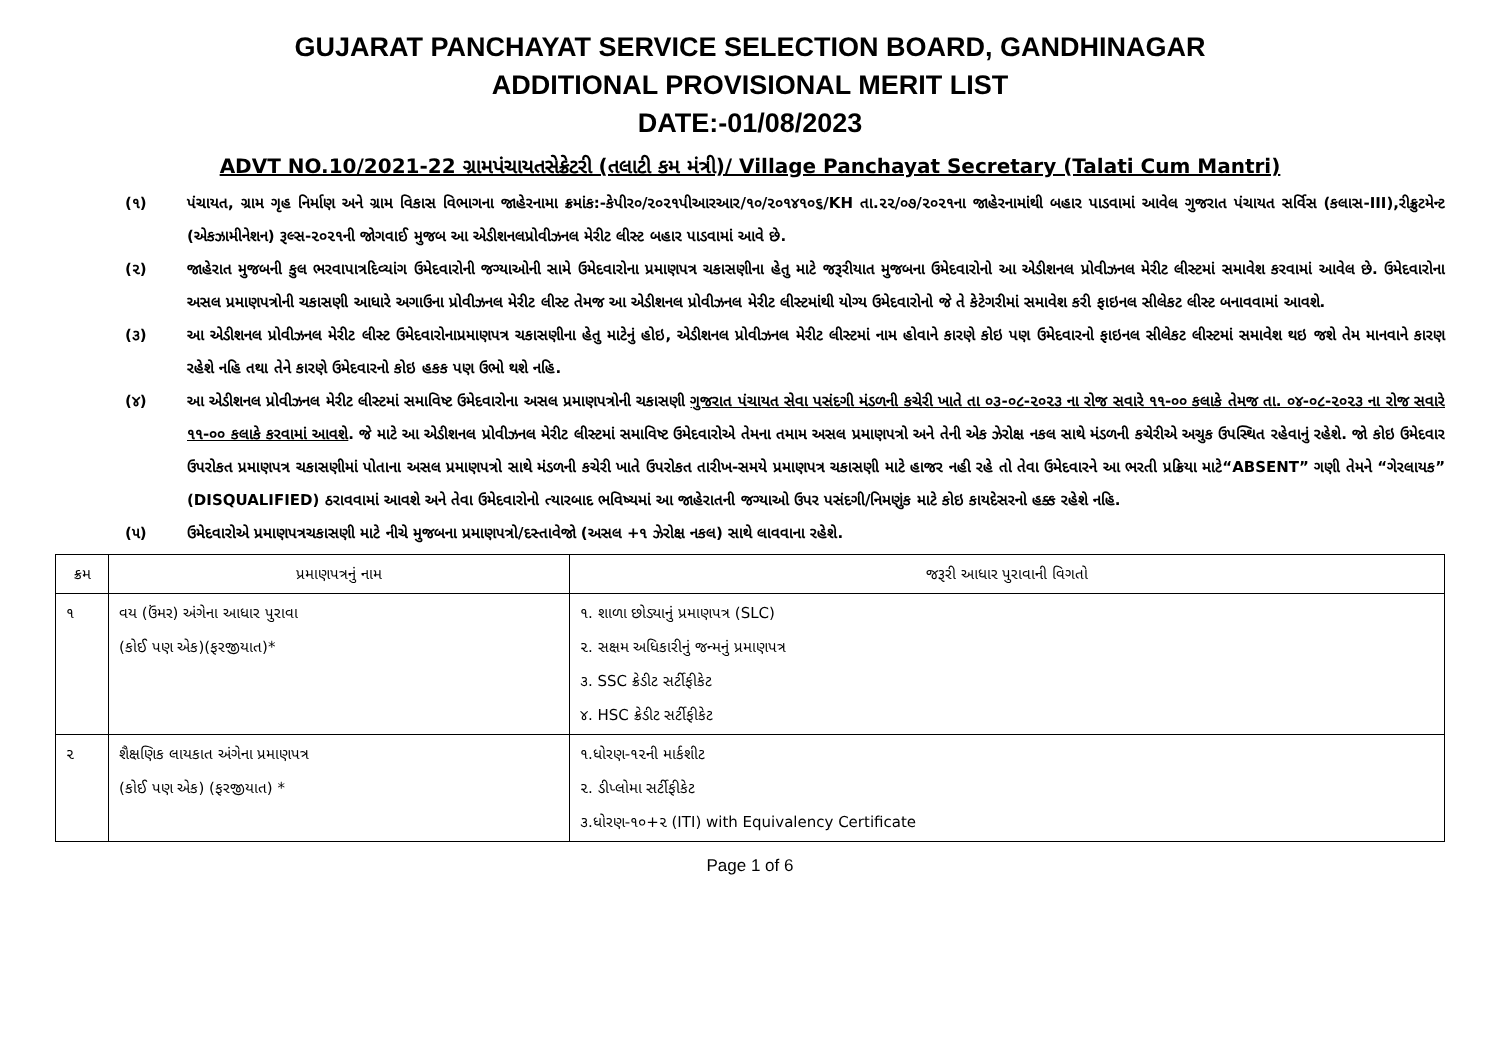GUJARAT PANCHAYAT SERVICE SELECTION BOARD, GANDHINAGAR
ADDITIONAL PROVISIONAL MERIT LIST
DATE:-01/08/2023
ADVT NO.10/2021-22 ગ્રામપંચાયતસેક્રેટરી (તલાટી કમ મંત્રી)/ Village Panchayat Secretary (Talati Cum Mantri)
(૧) પંચાયત, ગ્રામ ગૃહ નિર્માણ અને ગ્રામ વિકાસ વિભાગના જાહેરનામા ક્રમાંક:-કેપીર૦/૨૦૨૧પીઆરઆર/૧૦/૨૦૧૪૧૦૬/KH તા.૨૨/૦૭/૨૦૨૧ના જાહેરનામાંથી બહાર પાડવામાં આવેલ ગુજરાત પંચાયત સર્વિસ (કલાસ-III),રીક્રુટમેન્ટ (એકઝામીનેશન) રૂલ્સ-૨૦૨૧ની જોગવાઈ મુજબ આ એડીશનલપ્રોવીઝનલ મેરીટ લીસ્ટ બહાર પાડવામાં આવે છે.
(૨) જાહેરાત મુજબની કુલ ભરવાપાત્રદિવ્યાંગ ઉમેદવારોની જગ્યાઓની સામે ઉમેદવારોના પ્રમાણપત્ર ચકાસણીના હેતુ માટે જરૂરીયાત મુજબના ઉમેદવારોનો આ એડીશનલ પ્રોવીઝનલ મેરીટ લીસ્ટમાં સમાવેશ કરવામાં આવેલ છે. ઉમેદવારોના અસલ પ્રમાણપત્રોની ચકાસણી આધારે અગાઉના પ્રોવીઝનલ મેરીટ લીસ્ટ તેમજ આ એડીશનલ પ્રોવીઝનલ મેરીટ લીસ્ટમાંથી યોગ્ય ઉમેદવારોનો જે તે કેટેગરીમાં સમાવેશ કરી ફાઇનલ સીલેકટ લીસ્ટ બનાવવામાં આવશે.
(૩) આ એડીશનલ પ્રોવીઝનલ મેરીટ લીસ્ટ ઉમેદવારોનાપ્રમાણપત્ર ચકાસણીના હેતુ માટેનું હોઇ, એડીશનલ પ્રોવીઝનલ મેરીટ લીસ્ટમાં નામ હોવાને કારણે કોઇ પણ ઉમેદવારનો ફાઇનલ સીલેકટ લીસ્ટમાં સમાવેશ થઇ જશે તેમ માનવાને કારણ રહેશે નહિ તથા તેને કારણે ઉમેદવારનો કોઇ હકક પણ ઉભો થશે નહિ.
(૪) આ એડીશનલ પ્રોવીઝનલ મેરીટ લીસ્ટમાં સમાવિષ્ટ ઉમેદવારોના અસલ પ્રમાણપત્રોની ચકાસણી ગુજરાત પંચાયત સેવા પસંદગી મંડળની કચેરી ખાતે તા ૦૩-૦૮-૨૦૨૩ ના રોજ સવારે ૧૧-૦૦ કલાકે તેમજ તા. ૦૪-૦૮-૨૦૨૩ ના રોજ સવારે ૧૧-૦૦ કલાકે કરવામાં આવશે. જે માટે આ એડીશનલ પ્રોવીઝનલ મેરીટ લીસ્ટમાં સમાવિષ્ટ ઉમેદવારોએ તેમના તમામ અસલ પ્રમાણપત્રો અને તેની એક ઝેરોક્ષ નકલ સાથે મંડળની કચેરીએ અચુક ઉપસ્થિત રહેવાનું રહેશે. જો કોઇ ઉમેદવાર ઉપરોકત પ્રમાણપત્ર ચકાસણીમાં પોતાના અસલ પ્રમાણપત્રો સાથે મંડળની કચેરી ખાતે ઉપરોકત તારીખ-સમયે પ્રમાણપત્ર ચકાસણી માટે હાજર નહી રહે તો તેવા ઉમેદવારને આ ભરતી પ્રક્રિયા માટે“ABSENT” ગણી તેમને “ગેરલાયક” (DISQUALIFIED) ઠરાવવામાં આવશે અને તેવા ઉમેદવારોનો ત્યારબાદ ભવિષ્યમાં આ જાહેરાતની જગ્યાઓ ઉપર પસંદગી/નિમણુંક માટે કોઇ કાયદેસરનો હક્ક રહેશે નહિ.
(૫) ઉમેદવારોએ પ્રમાણપત્રચકાસણી માટે નીચે મુજબના પ્રમાણપત્રો/દસ્તાવેજો (અસલ +૧ ઝેરોક્ષ નકલ) સાથે લાવવાના રહેશે.
| ક્રમ | પ્રમાણપત્રનું નામ | જરૂરી આધાર પુરાવાની વિગતો |
| --- | --- | --- |
| ૧ | વય (ઉંમર) અંગેના આધાર પુરાવા (કોઈ પણ એક)(ફરજીયાત)* | ૧. શાળા છોડ્યાનું પ્રમાણપત્ર (SLC) ૨. સક્ષમ અધિકારીનું જન્મનું પ્રમાણપત્ર ૩. SSC ક્રેડીટ સર્ટીફીકેટ ૪. HSC ક્રેડીટ સર્ટીફીકેટ |
| ૨ | શૈક્ષણિક લાયકાત અંગેના પ્રમાણપત્ર (કોઈ પણ એક) (ફરજીયાત) * | ૧.ધોરણ-૧૨ની માર્કશીટ ૨. ડીપ્લોમા સર્ટીફીકેટ ૩.ધોરણ-૧૦+૨ (ITI) with Equivalency Certificate |
Page 1 of 6